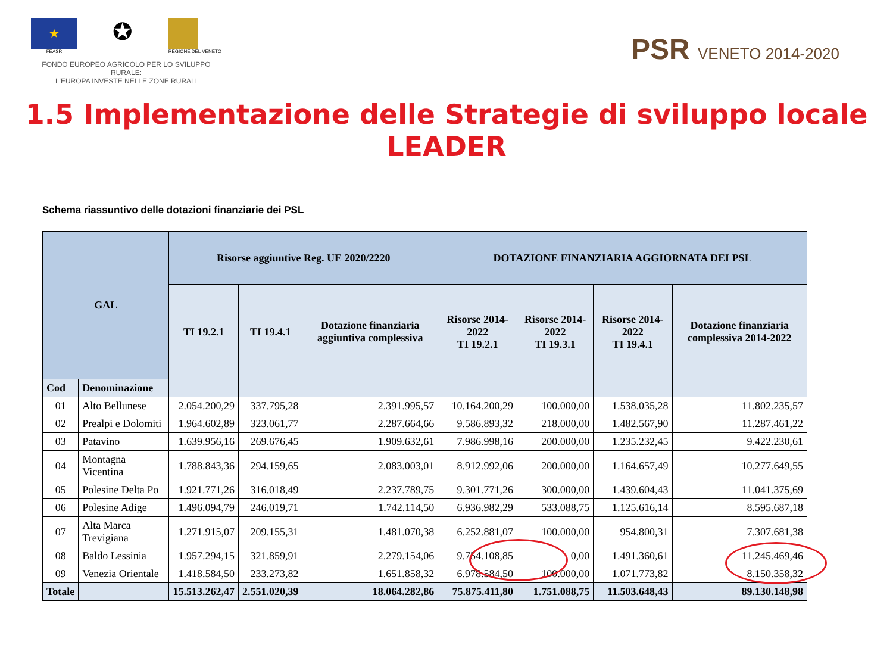★
FEASR
✪
REGIONE DEL VENETO
FONDO EUROPEO AGRICOLO PER LO SVILUPPO RURALE:
L'EUROPA INVESTE NELLE ZONE RURALI
PSR VENETO 2014-2020
1.5 Implementazione delle Strategie di sviluppo locale LEADER
Schema riassuntivo delle dotazioni finanziarie dei PSL
| GAL | | Risorse aggiuntive Reg. UE 2020/2220 | | | DOTAZIONE FINANZIARIA AGGIORNATA DEI PSL | | | |
| --- | --- | --- | --- | --- | --- | --- | --- | --- |
| | | TI 19.2.1 | TI 19.4.1 | Dotazione finanziaria aggiuntiva complessiva | Risorse 2014-2022 TI 19.2.1 | Risorse 2014-2022 TI 19.3.1 | Risorse 2014-2022 TI 19.4.1 | Dotazione finanziaria complessiva 2014-2022 |
| Cod | Denominazione | | | | | | | |
| 01 | Alto Bellunese | 2.054.200,29 | 337.795,28 | 2.391.995,57 | 10.164.200,29 | 100.000,00 | 1.538.035,28 | 11.802.235,57 |
| 02 | Prealpi e Dolomiti | 1.964.602,89 | 323.061,77 | 2.287.664,66 | 9.586.893,32 | 218.000,00 | 1.482.567,90 | 11.287.461,22 |
| 03 | Patavino | 1.639.956,16 | 269.676,45 | 1.909.632,61 | 7.986.998,16 | 200.000,00 | 1.235.232,45 | 9.422.230,61 |
| 04 | Montagna Vicentina | 1.788.843,36 | 294.159,65 | 2.083.003,01 | 8.912.992,06 | 200.000,00 | 1.164.657,49 | 10.277.649,55 |
| 05 | Polesine Delta Po | 1.921.771,26 | 316.018,49 | 2.237.789,75 | 9.301.771,26 | 300.000,00 | 1.439.604,43 | 11.041.375,69 |
| 06 | Polesine Adige | 1.496.094,79 | 246.019,71 | 1.742.114,50 | 6.936.982,29 | 533.088,75 | 1.125.616,14 | 8.595.687,18 |
| 07 | Alta Marca Trevigiana | 1.271.915,07 | 209.155,31 | 1.481.070,38 | 6.252.881,07 | 100.000,00 | 954.800,31 | 7.307.681,38 |
| 08 | Baldo Lessinia | 1.957.294,15 | 321.859,91 | 2.279.154,06 | 9.754.108,85 | 0,00 | 1.491.360,61 | 11.245.469,46 |
| 09 | Venezia Orientale | 1.418.584,50 | 233.273,82 | 1.651.858,32 | 6.978.584,50 | 100.000,00 | 1.071.773,82 | 8.150.358,32 |
| Totale | | 15.513.262,47 | 2.551.020,39 | 18.064.282,86 | 75.875.411,80 | 1.751.088,75 | 11.503.648,43 | 89.130.148,98 |